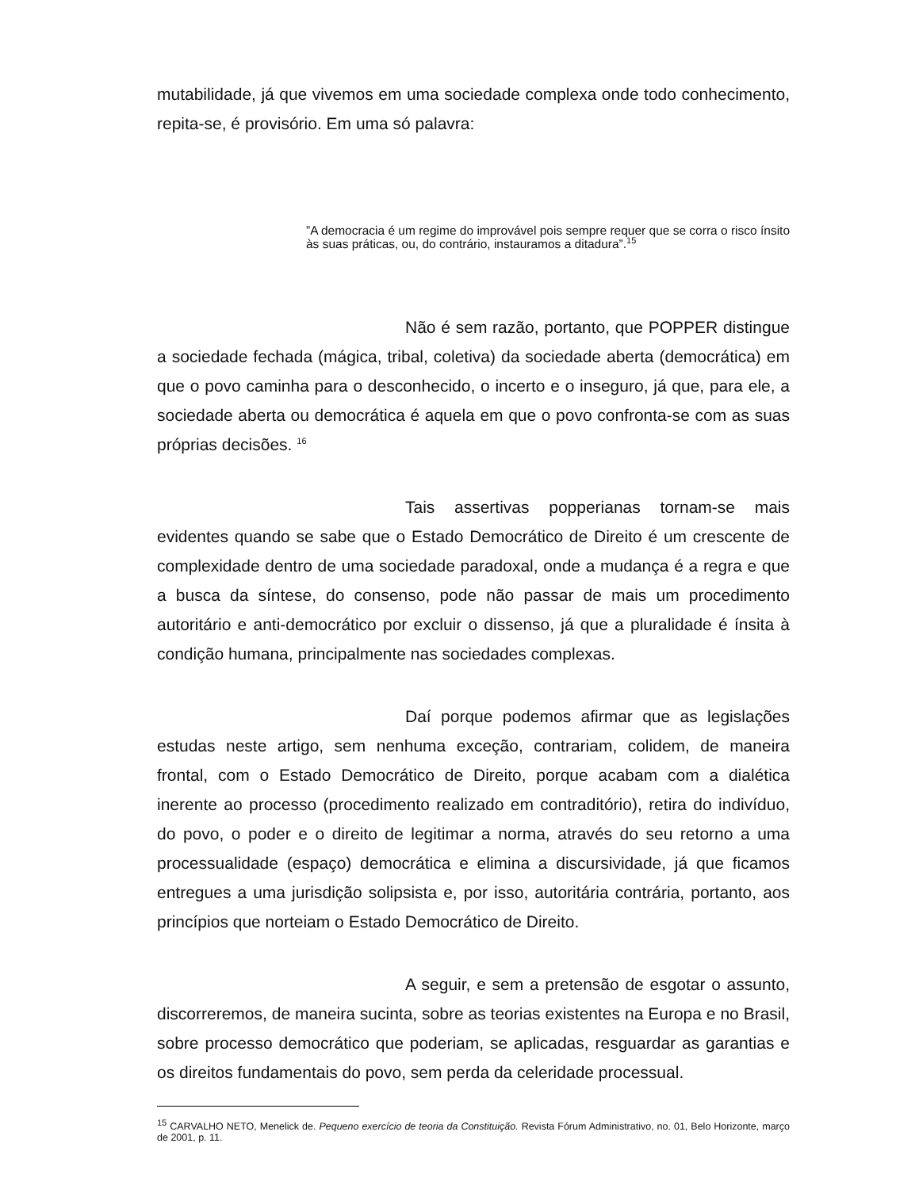mutabilidade, já que vivemos em uma sociedade complexa onde todo conhecimento, repita-se, é provisório. Em uma só palavra:
”A democracia é um regime do improvável pois sempre requer que se corra o risco ínsito às suas práticas, ou, do contrário, instauramos a ditadura”.<sup>15</sup>
Não é sem razão, portanto, que POPPER distingue a sociedade fechada (mágica, tribal, coletiva) da sociedade aberta (democrática) em que o povo caminha para o desconhecido, o incerto e o inseguro, já que, para ele, a sociedade aberta ou democrática é aquela em que o povo confronta-se com as suas próprias decisões. <sup>16</sup>
Tais assertivas popperianas tornam-se mais evidentes quando se sabe que o Estado Democrático de Direito é um crescente de complexidade dentro de uma sociedade paradoxal, onde a mudança é a regra e que a busca da síntese, do consenso, pode não passar de mais um procedimento autoritário e anti-democrático por excluir o dissenso, já que a pluralidade é ínsita à condição humana, principalmente nas sociedades complexas.
Daí porque podemos afirmar que as legislações estudas neste artigo, sem nenhuma exceção, contrariam, colidem, de maneira frontal, com o Estado Democrático de Direito, porque acabam com a dialética inerente ao processo (procedimento realizado em contraditório), retira do indivíduo, do povo, o poder e o direito de legitimar a norma, através do seu retorno a uma processualidade (espaço) democrática e elimina a discursividade, já que ficamos entregues a uma jurisdição solipsista e, por isso, autoritária contrária, portanto, aos princípios que norteiam o Estado Democrático de Direito.
A seguir, e sem a pretensão de esgotar o assunto, discorreremos, de maneira sucinta, sobre as teorias existentes na Europa e no Brasil, sobre processo democrático que poderiam, se aplicadas, resguardar as garantias e os direitos fundamentais do povo, sem perda da celeridade processual.
<sup>15</sup> CARVALHO NETO, Menelick de. Pequeno exercício de teoria da Constituição. Revista Fórum Administrativo, no. 01, Belo Horizonte, março de 2001, p. 11.